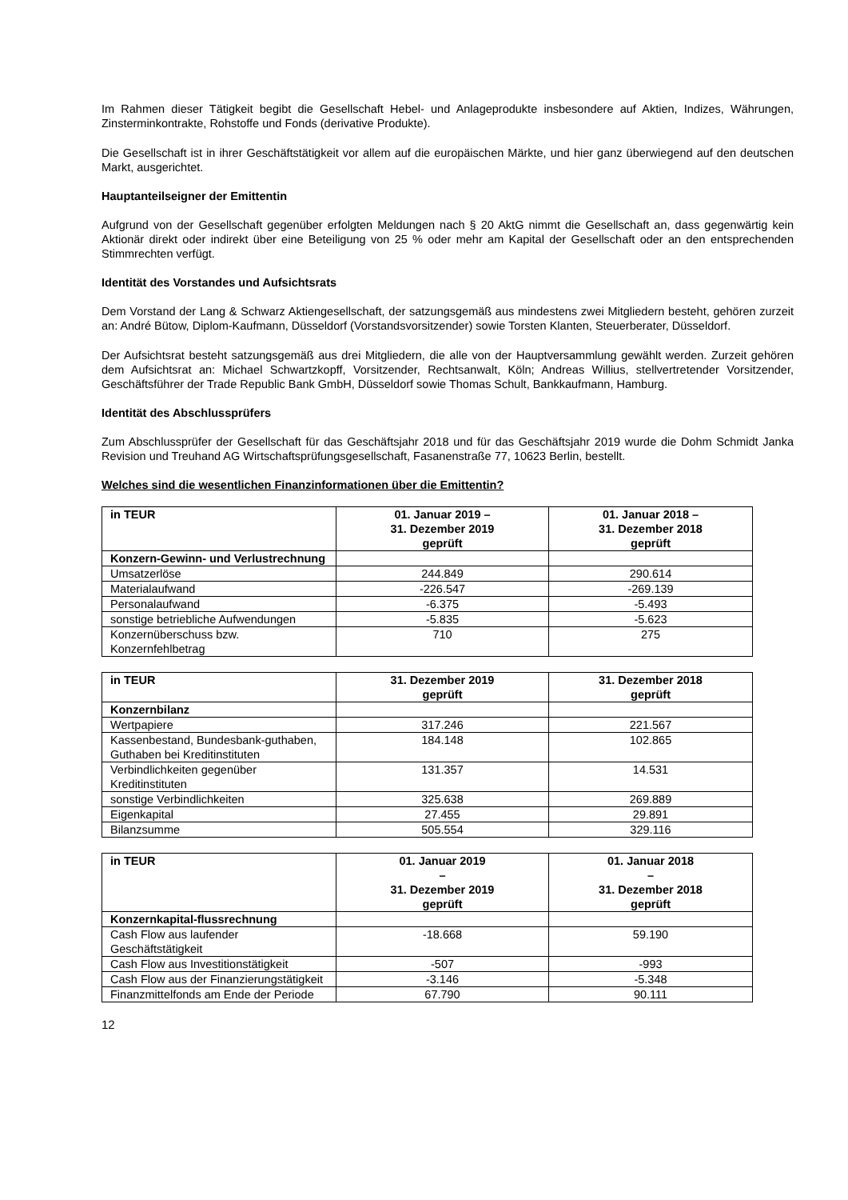Im Rahmen dieser Tätigkeit begibt die Gesellschaft Hebel- und Anlageprodukte insbesondere auf Aktien, Indizes, Währungen, Zinsterminkontrakte, Rohstoffe und Fonds (derivative Produkte).
Die Gesellschaft ist in ihrer Geschäftstätigkeit vor allem auf die europäischen Märkte, und hier ganz überwiegend auf den deutschen Markt, ausgerichtet.
Hauptanteilseigner der Emittentin
Aufgrund von der Gesellschaft gegenüber erfolgten Meldungen nach § 20 AktG nimmt die Gesellschaft an, dass gegenwärtig kein Aktionär direkt oder indirekt über eine Beteiligung von 25 % oder mehr am Kapital der Gesellschaft oder an den entsprechenden Stimmrechten verfügt.
Identität des Vorstandes und Aufsichtsrats
Dem Vorstand der Lang & Schwarz Aktiengesellschaft, der satzungsgemäß aus mindestens zwei Mitgliedern besteht, gehören zurzeit an: André Bütow, Diplom-Kaufmann, Düsseldorf (Vorstandsvorsitzender) sowie Torsten Klanten, Steuerberater, Düsseldorf.
Der Aufsichtsrat besteht satzungsgemäß aus drei Mitgliedern, die alle von der Hauptversammlung gewählt werden. Zurzeit gehören dem Aufsichtsrat an: Michael Schwartzkopff, Vorsitzender, Rechtsanwalt, Köln; Andreas Willius, stellvertretender Vorsitzender, Geschäftsführer der Trade Republic Bank GmbH, Düsseldorf sowie Thomas Schult, Bankkaufmann, Hamburg.
Identität des Abschlussprüfers
Zum Abschlussprüfer der Gesellschaft für das Geschäftsjahr 2018 und für das Geschäftsjahr 2019 wurde die Dohm Schmidt Janka Revision und Treuhand AG Wirtschaftsprüfungsgesellschaft, Fasanenstraße 77, 10623 Berlin, bestellt.
Welches sind die wesentlichen Finanzinformationen über die Emittentin?
| in TEUR | 01. Januar 2019 – 31. Dezember 2019 geprüft | 01. Januar 2018 – 31. Dezember 2018 geprüft |
| --- | --- | --- |
| Konzern-Gewinn- und Verlustrechnung | | |
| Umsatzerlöse | 244.849 | 290.614 |
| Materialaufwand | -226.547 | -269.139 |
| Personalaufwand | -6.375 | -5.493 |
| sonstige betriebliche Aufwendungen | -5.835 | -5.623 |
| Konzernüberschuss bzw. Konzernfehlbetrag | 710 | 275 |
| in TEUR | 31. Dezember 2019 geprüft | 31. Dezember 2018 geprüft |
| --- | --- | --- |
| Konzernbilanz | | |
| Wertpapiere | 317.246 | 221.567 |
| Kassenbestand, Bundesbank-guthaben, Guthaben bei Kreditinstituten | 184.148 | 102.865 |
| Verbindlichkeiten gegenüber Kreditinstituten | 131.357 | 14.531 |
| sonstige Verbindlichkeiten | 325.638 | 269.889 |
| Eigenkapital | 27.455 | 29.891 |
| Bilanzsumme | 505.554 | 329.116 |
| in TEUR | 01. Januar 2019 – 31. Dezember 2019 geprüft | 01. Januar 2018 – 31. Dezember 2018 geprüft |
| --- | --- | --- |
| Konzernkapital-flussrechnung | | |
| Cash Flow aus laufender Geschäftstätigkeit | -18.668 | 59.190 |
| Cash Flow aus Investitionstätigkeit | -507 | -993 |
| Cash Flow aus der Finanzierungstätigkeit | -3.146 | -5.348 |
| Finanzmittelfonds am Ende der Periode | 67.790 | 90.111 |
12